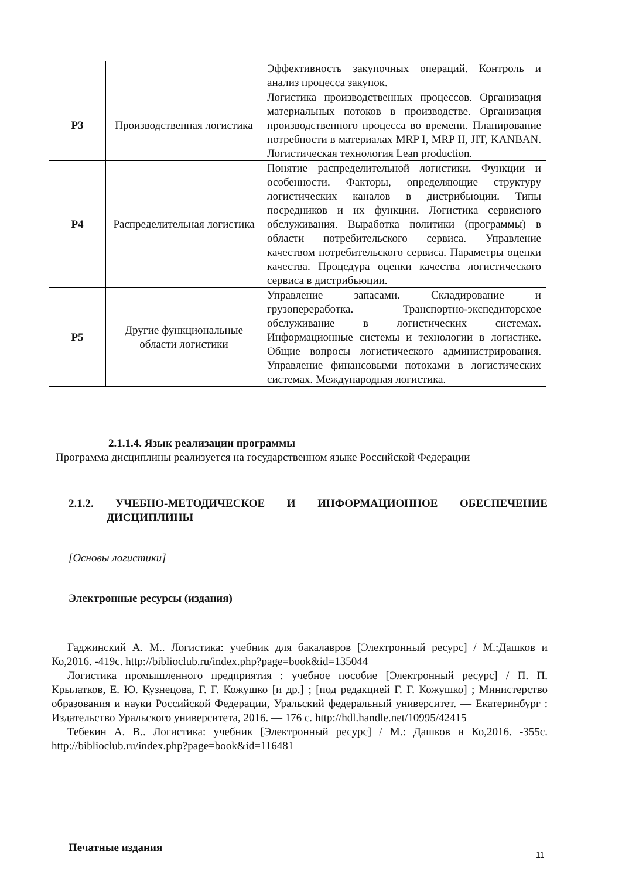| | | Эффективность закупочных операций. Контроль и анализ процесса закупок. |
| Р3 | Производственная логистика | Логистика производственных процессов. Организация материальных потоков в производстве. Организация производственного процесса во времени. Планирование потребности в материалах MRP I, MRP II, JIT, KANBAN. Логистическая технология Lean production. |
| Р4 | Распределительная логистика | Понятие распределительной логистики. Функции и особенности. Факторы, определяющие структуру логистических каналов в дистрибьюции. Типы посредников и их функции. Логистика сервисного обслуживания. Выработка политики (программы) в области потребительского сервиса. Управление качеством потребительского сервиса. Параметры оценки качества. Процедура оценки качества логистического сервиса в дистрибьюции. |
| Р5 | Другие функциональные области логистики | Управление запасами. Складирование и грузопереработка. Транспортно-экспедиторское обслуживание в логистических системах. Информационные системы и технологии в логистике. Общие вопросы логистического администрирования. Управление финансовыми потоками в логистических системах. Международная логистика. |
2.1.1.4. Язык реализации программы
Программа дисциплины реализуется на государственном языке Российской Федерации
2.1.2. УЧЕБНО-МЕТОДИЧЕСКОЕ И ИНФОРМАЦИОННОЕ ОБЕСПЕЧЕНИЕ ДИСЦИПЛИНЫ
[Основы логистики]
Электронные ресурсы (издания)
Гаджинский А. М.. Логистика: учебник для бакалавров [Электронный ресурс] / М.:Дашков и Ко,2016. -419с. http://biblioclub.ru/index.php?page=book&id=135044
Логистика промышленного предприятия : учебное пособие [Электронный ресурс] / П. П. Крылатков, Е. Ю. Кузнецова, Г. Г. Кожушко [и др.] ; [под редакцией Г. Г. Кожушко] ; Министерство образования и науки Российской Федерации, Уральский федеральный университет. — Екатеринбург : Издательство Уральского университета, 2016. — 176 с. http://hdl.handle.net/10995/42415
Тебекин А. В.. Логистика: учебник [Электронный ресурс] / М.: Дашков и Ко,2016. -355с. http://biblioclub.ru/index.php?page=book&id=116481
Печатные издания
11